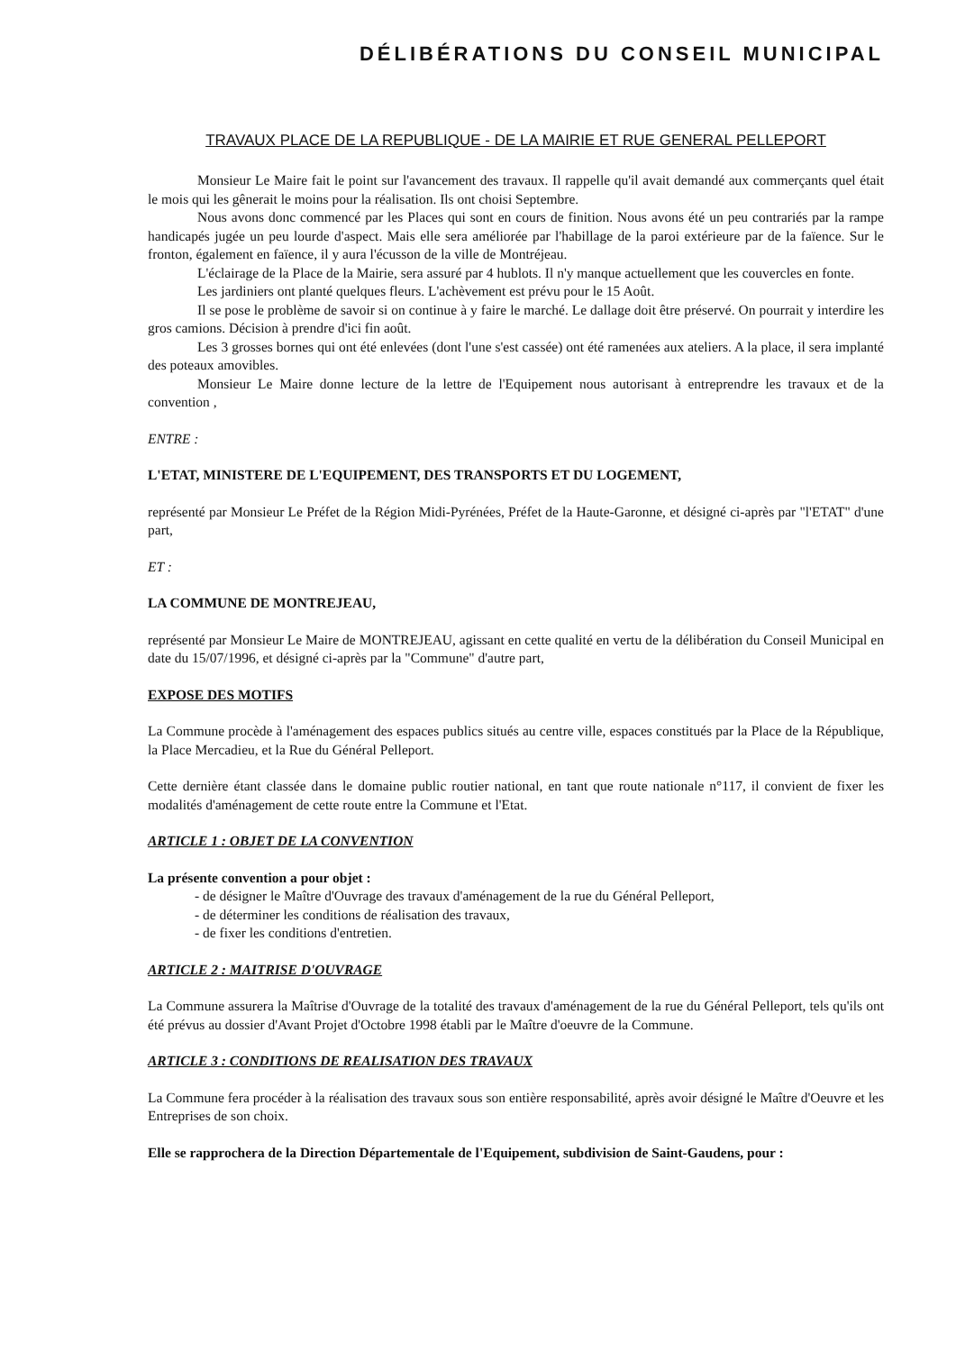DÉLIBÉRATIONS DU CONSEIL MUNICIPAL
TRAVAUX PLACE DE LA REPUBLIQUE - DE LA MAIRIE ET RUE GENERAL PELLEPORT
Monsieur Le Maire fait le point sur l'avancement des travaux. Il rappelle qu'il avait demandé aux commerçants quel était le mois qui les gênerait le moins pour la réalisation. Ils ont choisi Septembre.
Nous avons donc commencé par les Places qui sont en cours de finition. Nous avons été un peu contrariés par la rampe handicapés jugée un peu lourde d'aspect. Mais elle sera améliorée par l'habillage de la paroi extérieure par de la faïence. Sur le fronton, également en faïence, il y aura l'écusson de la ville de Montréjeau.
L'éclairage de la Place de la Mairie, sera assuré par 4 hublots. Il n'y manque actuellement que les couvercles en fonte.
Les jardiniers ont planté quelques fleurs. L'achèvement est prévu pour le 15 Août.
Il se pose le problème de savoir si on continue à y faire le marché. Le dallage doit être préservé. On pourrait y interdire les gros camions. Décision à prendre d'ici fin août.
Les 3 grosses bornes qui ont été enlevées (dont l'une s'est cassée) ont été ramenées aux ateliers. A la place, il sera implanté des poteaux amovibles.
Monsieur Le Maire donne lecture de la lettre de l'Equipement nous autorisant à entreprendre les travaux et de la convention ,
ENTRE :
L'ETAT, MINISTERE DE L'EQUIPEMENT, DES TRANSPORTS ET DU LOGEMENT,
représenté par Monsieur Le Préfet de la Région Midi-Pyrénées, Préfet de la Haute-Garonne, et désigné ci-après par "l'ETAT" d'une part,
ET :
LA COMMUNE DE MONTREJEAU,
représenté par Monsieur Le Maire de MONTREJEAU, agissant en cette qualité en vertu de la délibération du Conseil Municipal en date du 15/07/1996, et désigné ci-après par la "Commune" d'autre part,
EXPOSE DES MOTIFS
La Commune procède à l'aménagement des espaces publics situés au centre ville, espaces constitués par la Place de la République, la Place Mercadieu, et la Rue du Général Pelleport.
Cette dernière étant classée dans le domaine public routier national, en tant que route nationale n°117, il convient de fixer les modalités d'aménagement de cette route entre la Commune et l'Etat.
ARTICLE 1 : OBJET DE LA CONVENTION
La présente convention a pour objet :
- de désigner le Maître d'Ouvrage des travaux d'aménagement de la rue du Général Pelleport,
- de déterminer les conditions de réalisation des travaux,
- de fixer les conditions d'entretien.
ARTICLE 2 : MAITRISE D'OUVRAGE
La Commune assurera la Maîtrise d'Ouvrage de la totalité des travaux d'aménagement de la rue du Général Pelleport, tels qu'ils ont été prévus au dossier d'Avant Projet d'Octobre 1998 établi par le Maître d'oeuvre de la Commune.
ARTICLE 3 : CONDITIONS DE REALISATION DES TRAVAUX
La Commune fera procéder à la réalisation des travaux sous son entière responsabilité, après avoir désigné le Maître d'Oeuvre et les Entreprises de son choix.
Elle se rapprochera de la Direction Départementale de l'Equipement, subdivision de Saint-Gaudens, pour :